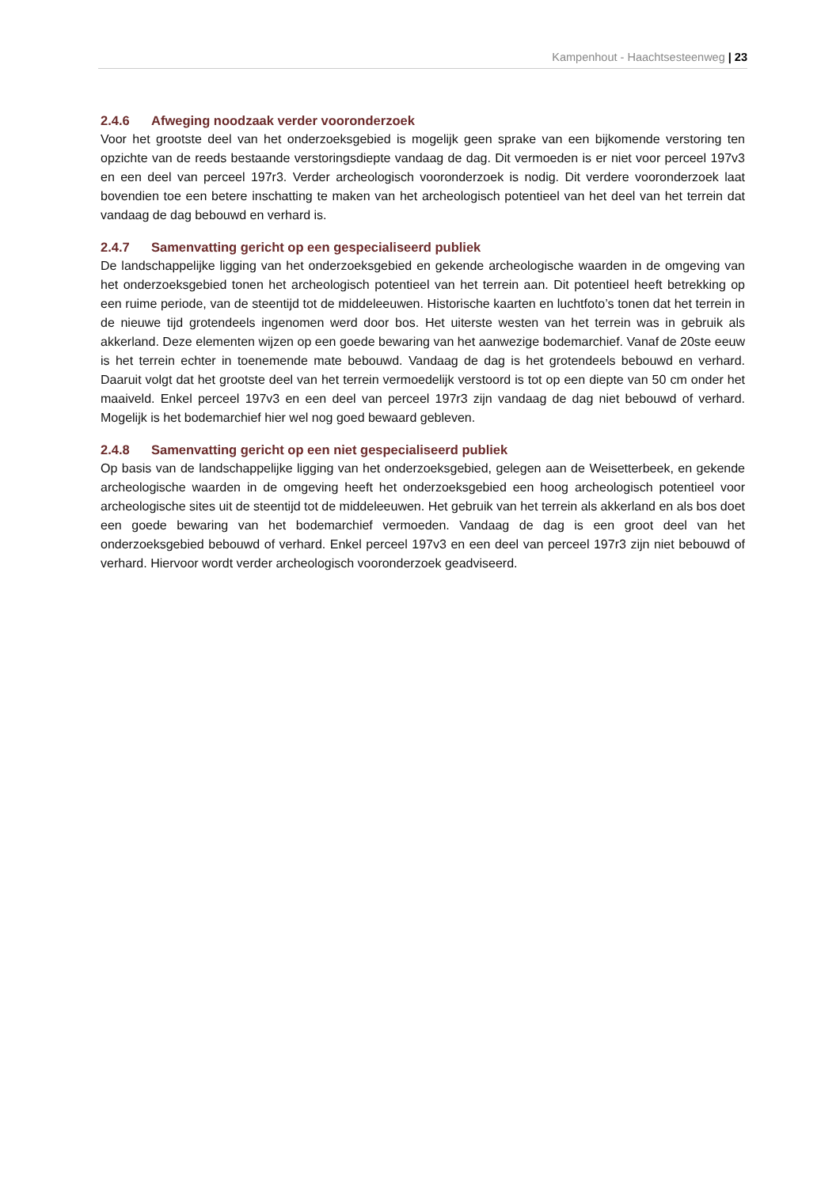Kampenhout - Haachtsesteenweg | 23
2.4.6 Afweging noodzaak verder vooronderzoek
Voor het grootste deel van het onderzoeksgebied is mogelijk geen sprake van een bijkomende verstoring ten opzichte van de reeds bestaande verstoringsdiepte vandaag de dag. Dit vermoeden is er niet voor perceel 197v3 en een deel van perceel 197r3. Verder archeologisch vooronderzoek is nodig. Dit verdere vooronderzoek laat bovendien toe een betere inschatting te maken van het archeologisch potentieel van het deel van het terrein dat vandaag de dag bebouwd en verhard is.
2.4.7 Samenvatting gericht op een gespecialiseerd publiek
De landschappelijke ligging van het onderzoeksgebied en gekende archeologische waarden in de omgeving van het onderzoeksgebied tonen het archeologisch potentieel van het terrein aan. Dit potentieel heeft betrekking op een ruime periode, van de steentijd tot de middeleeuwen. Historische kaarten en luchtfoto’s tonen dat het terrein in de nieuwe tijd grotendeels ingenomen werd door bos. Het uiterste westen van het terrein was in gebruik als akkerland. Deze elementen wijzen op een goede bewaring van het aanwezige bodemarchief. Vanaf de 20ste eeuw is het terrein echter in toenemende mate bebouwd. Vandaag de dag is het grotendeels bebouwd en verhard. Daaruit volgt dat het grootste deel van het terrein vermoedelijk verstoord is tot op een diepte van 50 cm onder het maaiveld. Enkel perceel 197v3 en een deel van perceel 197r3 zijn vandaag de dag niet bebouwd of verhard. Mogelijk is het bodemarchief hier wel nog goed bewaard gebleven.
2.4.8 Samenvatting gericht op een niet gespecialiseerd publiek
Op basis van de landschappelijke ligging van het onderzoeksgebied, gelegen aan de Weisetterbeek, en gekende archeologische waarden in de omgeving heeft het onderzoeksgebied een hoog archeologisch potentieel voor archeologische sites uit de steentijd tot de middeleeuwen. Het gebruik van het terrein als akkerland en als bos doet een goede bewaring van het bodemarchief vermoeden. Vandaag de dag is een groot deel van het onderzoeksgebied bebouwd of verhard. Enkel perceel 197v3 en een deel van perceel 197r3 zijn niet bebouwd of verhard. Hiervoor wordt verder archeologisch vooronderzoek geadviseerd.